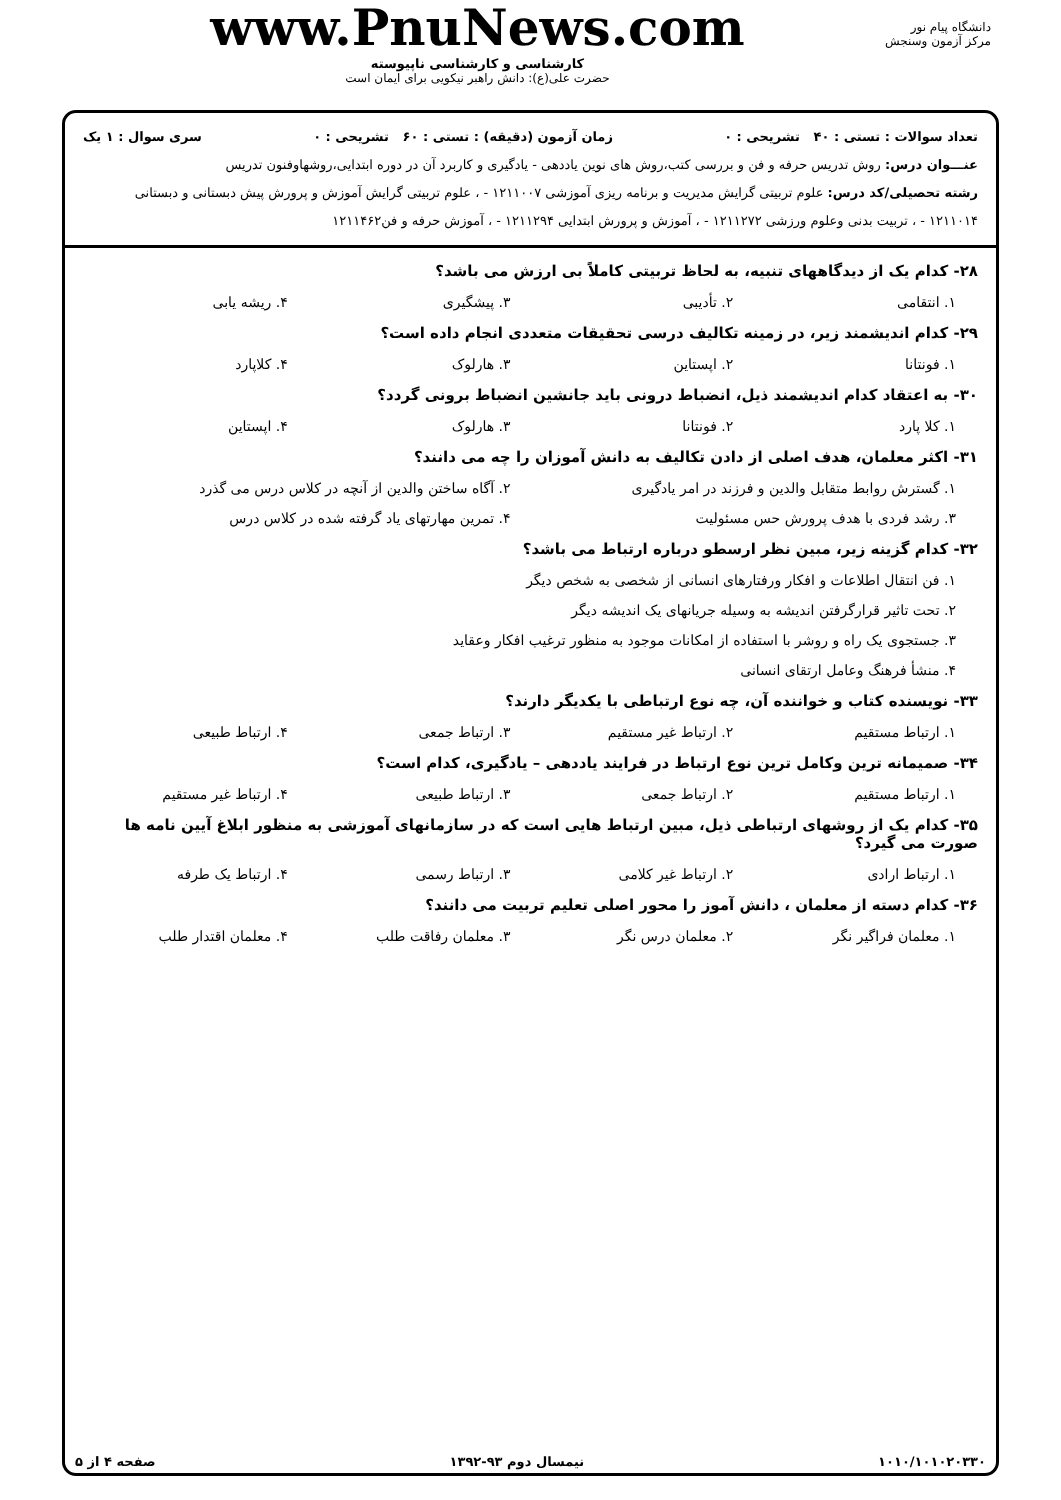دانشگاه پیام نور
مرکز آزمون وسنجش
www.PnuNews.com
کارشناسی و کارشناسی ناپیوسته
حضرت علی(ع): دانش راهبر نیکویی برای ایمان است
تعداد سوالات : تستی : ۴۰ تشریحی : ۰ زمان آزمون (دقیقه) : تستی : ۶۰ تشریحی : ۰ سری سوال : ۱ یک
عنـــوان درس: روش تدریس حرفه و فن و بررسی کتب،روش های نوین یاددهی - یادگیری و کاربرد آن در دوره ابتدایی،روشهاوفنون تدریس
رشته تحصیلی/کد درس: علوم تربیتی گرایش مدیریت و برنامه ریزی آموزشی ۱۲۱۱۰۰۷ - ، علوم تربیتی گرایش آموزش و پرورش پیش دبستانی و دبستانی ۱۲۱۱۰۱۴ - ، تربیت بدنی وعلوم ورزشی ۱۲۱۱۲۷۲ - ، آموزش و پرورش ابتدایی ۱۲۱۱۲۹۴ - ، آموزش حرفه و فن۱۲۱۱۴۶۲
۲۸- کدام یک از دیدگاههای تنبیه، به لحاظ تربیتی کاملاً بی ارزش می باشد؟
۱. انتقامی ۲. تأدیبی ۳. پیشگیری ۴. ریشه یابی
۲۹- کدام اندیشمند زیر، در زمینه تکالیف درسی تحقیقات متعددی انجام داده است؟
۱. فونتانا ۲. اپستاین ۳. هارلوک ۴. کلاپارد
۳۰- به اعتقاد کدام اندیشمند ذیل، انضباط درونی باید جانشین انضباط برونی گردد؟
۱. کلا پارد ۲. فونتانا ۳. هارلوک ۴. اپستاین
۳۱- اکثر معلمان، هدف اصلی از دادن تکالیف به دانش آموزان را چه می دانند؟
۱. گسترش روابط متقابل والدین و فرزند در امر یادگیری
۲. آگاه ساختن والدین از آنچه در کلاس درس می گذرد
۳. رشد فردی با هدف پرورش حس مسئولیت
۴. تمرین مهارتهای یاد گرفته شده در کلاس درس
۳۲- کدام گزینه زیر، مبین نظر ارسطو درباره ارتباط می باشد؟
۱. فن انتقال اطلاعات و افکار ورفتارهای انسانی از شخصی به شخص دیگر
۲. تحت تاثیر قرارگرفتن اندیشه به وسیله جریانهای یک اندیشه دیگر
۳. جستجوی یک راه و روشر با استفاده از امکانات موجود به منظور ترغیب افکار وعقاید
۴. منشأ فرهنگ وعامل ارتقای انسانی
۳۳- نویسنده کتاب و خواننده آن، چه نوع ارتباطی با یکدیگر دارند؟
۱. ارتباط مستقیم ۲. ارتباط غیر مستقیم ۳. ارتباط جمعی ۴. ارتباط طبیعی
۳۴- صمیمانه ترین وکامل ترین نوع ارتباط در فرایند یاددهی – یادگیری، کدام است؟
۱. ارتباط مستقیم ۲. ارتباط جمعی ۳. ارتباط طبیعی ۴. ارتباط غیر مستقیم
۳۵- کدام یک از روشهای ارتباطی ذیل، مبین ارتباط هایی است که در سازمانهای آموزشی به منظور ابلاغ آیین نامه ها صورت می گیرد؟
۱. ارتباط ارادی ۲. ارتباط غیر کلامی ۳. ارتباط رسمی ۴. ارتباط یک طرفه
۳۶- کدام دسته از معلمان ، دانش آموز را محور اصلی تعلیم تربیت می دانند؟
۱. معلمان فراگیر نگر ۲. معلمان درس نگر ۳. معلمان رفاقت طلب ۴. معلمان اقتدار طلب
۱۰۱۰/۱۰۱۰۲۰۳۳۰ نیمسال دوم ۹۳-۱۳۹۲ صفحه ۴ از ۵